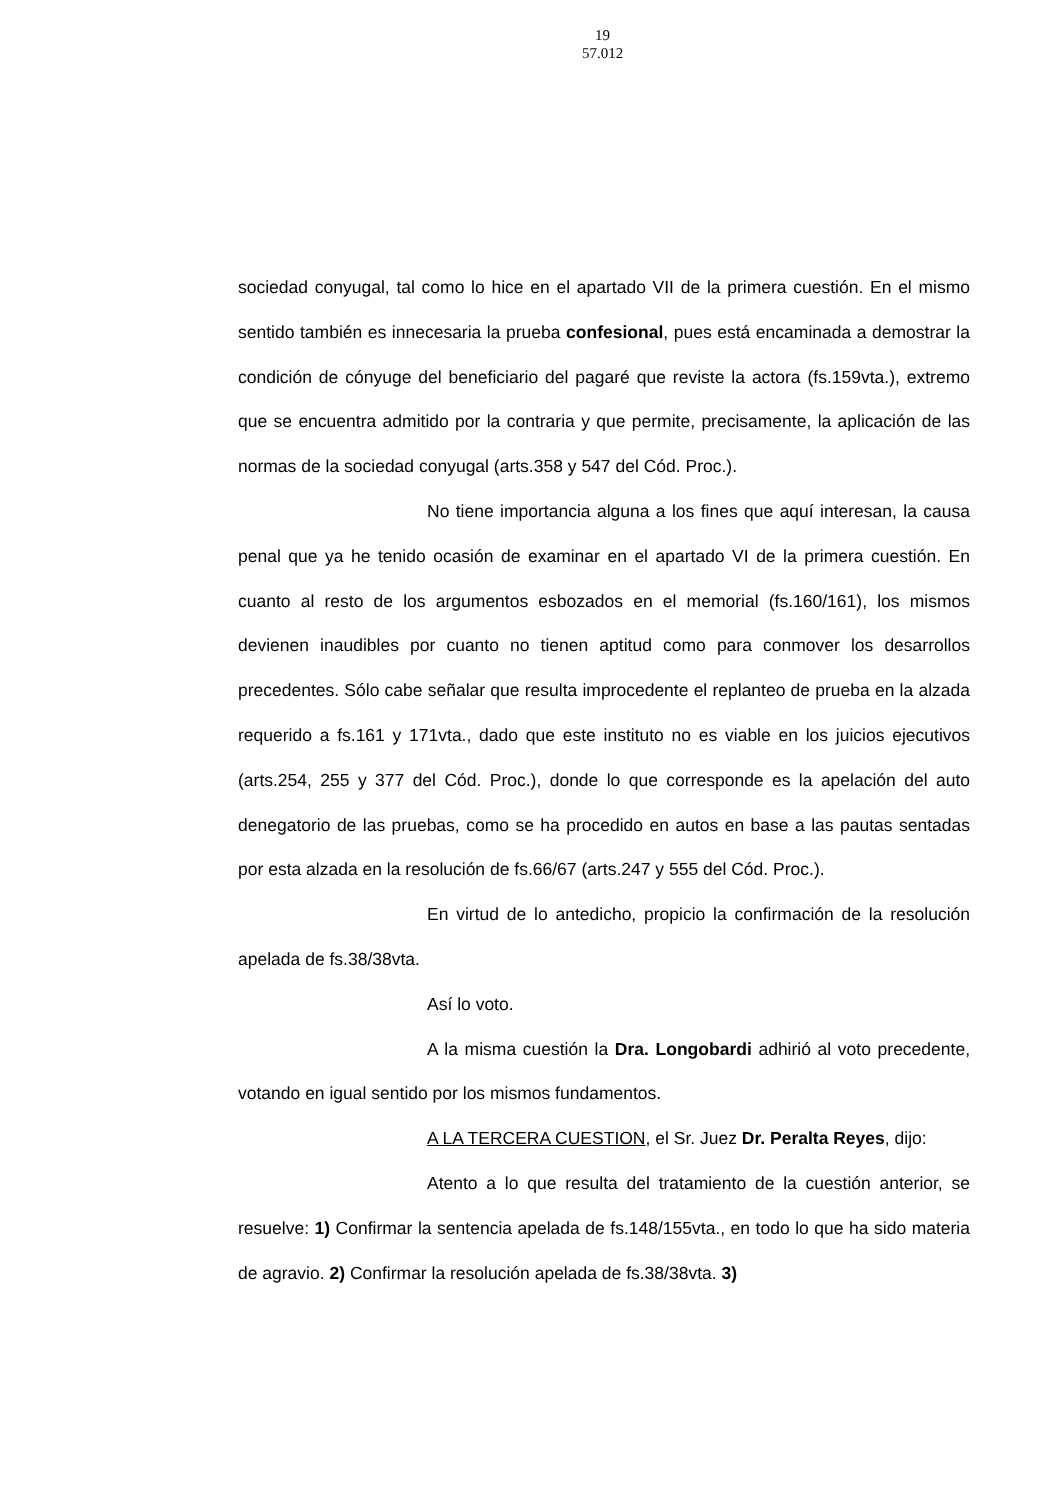19
57.012
sociedad conyugal, tal como lo hice en el apartado VII de la primera cuestión. En el mismo sentido también es innecesaria la prueba confesional, pues está encaminada a demostrar la condición de cónyuge del beneficiario del pagaré que reviste la actora (fs.159vta.), extremo que se encuentra admitido por la contraria y que permite, precisamente, la aplicación de las normas de la sociedad conyugal (arts.358 y 547 del Cód. Proc.).
No tiene importancia alguna a los fines que aquí interesan, la causa penal que ya he tenido ocasión de examinar en el apartado VI de la primera cuestión. En cuanto al resto de los argumentos esbozados en el memorial (fs.160/161), los mismos devienen inaudibles por cuanto no tienen aptitud como para conmover los desarrollos precedentes. Sólo cabe señalar que resulta improcedente el replanteo de prueba en la alzada requerido a fs.161 y 171vta., dado que este instituto no es viable en los juicios ejecutivos (arts.254, 255 y 377 del Cód. Proc.), donde lo que corresponde es la apelación del auto denegatorio de las pruebas, como se ha procedido en autos en base a las pautas sentadas por esta alzada en la resolución de fs.66/67 (arts.247 y 555 del Cód. Proc.).
En virtud de lo antedicho, propicio la confirmación de la resolución apelada de fs.38/38vta.
Así lo voto.
A la misma cuestión la Dra. Longobardi adhirió al voto precedente, votando en igual sentido por los mismos fundamentos.
A LA TERCERA CUESTION, el Sr. Juez Dr. Peralta Reyes, dijo:
Atento a lo que resulta del tratamiento de la cuestión anterior, se resuelve: 1) Confirmar la sentencia apelada de fs.148/155vta., en todo lo que ha sido materia de agravio. 2) Confirmar la resolución apelada de fs.38/38vta. 3)